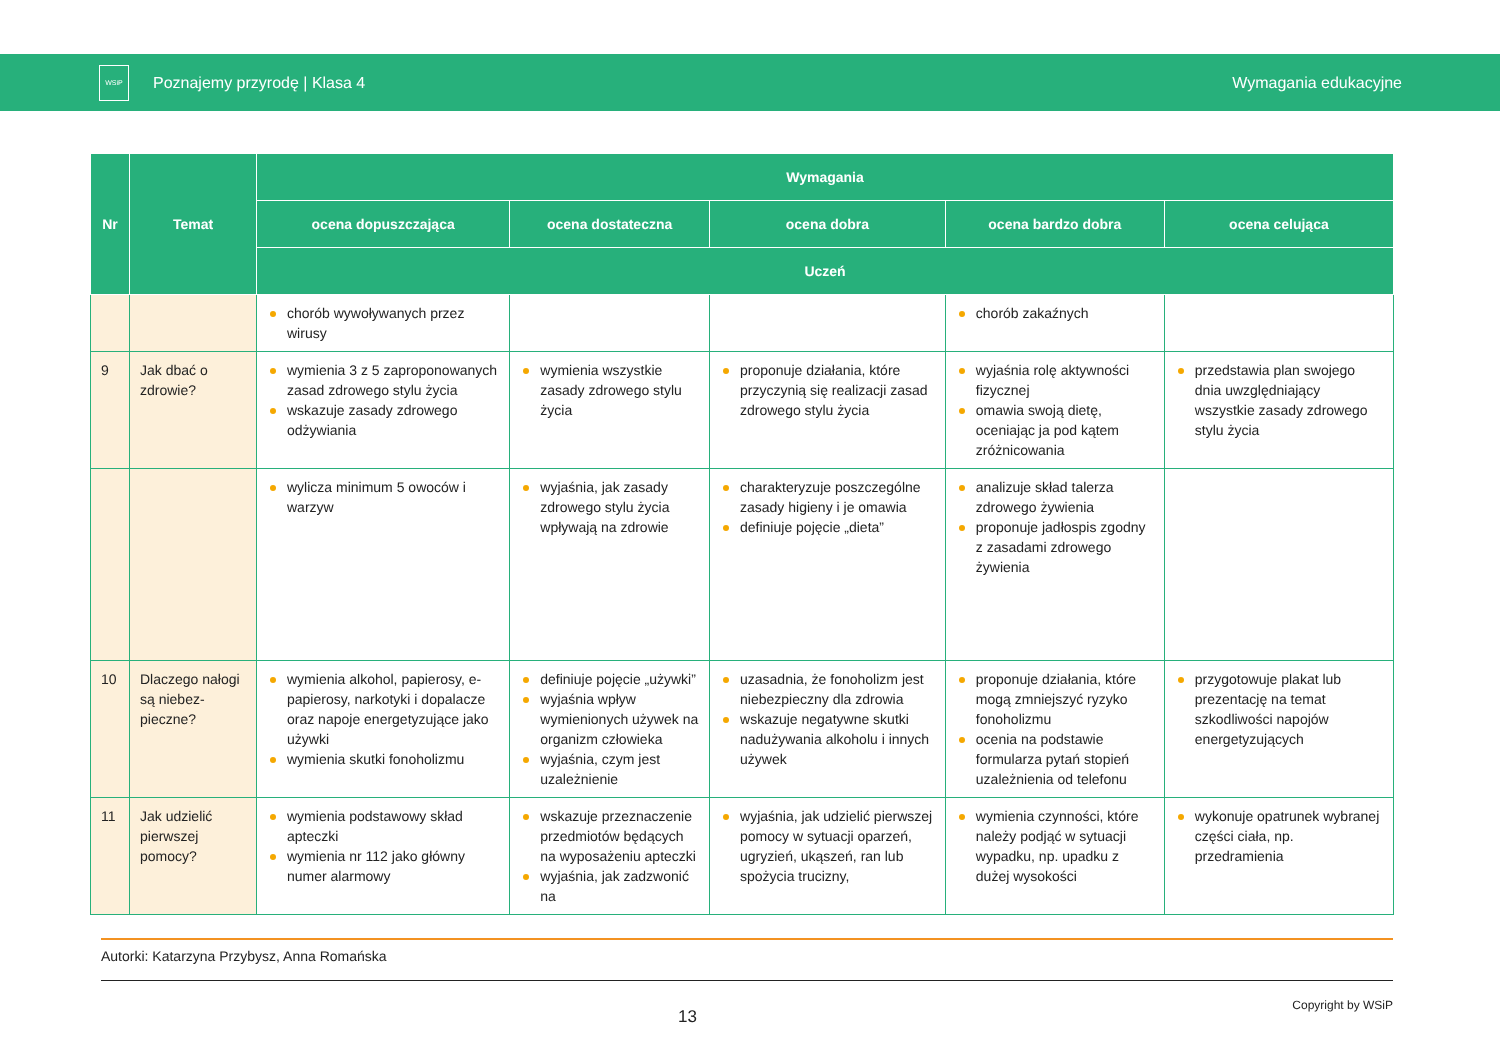WSiP
Poznajemy przyrodę | Klasa 4 Wymagania edukacyjne
| Nr | Temat | Wymagania | | | | |
| --- | --- | --- | --- | --- | --- | --- |
| | | ocena dopuszczająca | ocena dostateczna | ocena dobra | ocena bardzo dobra | ocena celująca |
| | | Uczeń | | | | |
| | | chorób wywoływanych przez wirusy | | | chorób zakaźnych | |
| 9 | Jak dbać o zdrowie? | wymienia 3 z 5 zaproponowanych zasad zdrowego stylu życia wskazuje zasady zdrowego odżywiania | wymienia wszystkie zasady zdrowego stylu życia | proponuje działania, które przyczynią się realizacji zasad zdrowego stylu życia | wyjaśnia rolę aktywności fizycznej omawia swoją dietę, oceniając ja pod kątem zróżnicowania | przedstawia plan swojego dnia uwzględniający wszystkie zasady zdrowego stylu życia |
| | | wylicza minimum 5 owoców i warzyw | wyjaśnia, jak zasady zdrowego stylu życia wpływają na zdrowie | charakteryzuje poszczególne zasady higieny i je omawia definiuje pojęcie „dieta” | analizuje skład talerza zdrowego żywienia proponuje jadłospis zgodny z zasadami zdrowego żywienia | |
| 10 | Dlaczego nałogi są niebez-pieczne? | wymienia alkohol, papierosy, e-papierosy, narkotyki i dopalacze oraz napoje energetyzujące jako używki wymienia skutki fonoholizmu | definiuje pojęcie „używki” wyjaśnia wpływ wymienionych używek na organizm człowieka wyjaśnia, czym jest uzależnienie | uzasadnia, że fonoholizm jest niebezpieczny dla zdrowia wskazuje negatywne skutki nadużywania alkoholu i innych używek | proponuje działania, które mogą zmniejszyć ryzyko fonoholizmu ocenia na podstawie formularza pytań stopień uzależnienia od telefonu | przygotowuje plakat lub prezentację na temat szkodliwości napojów energetyzujących |
| 11 | Jak udzielić pierwszej pomocy? | wymienia podstawowy skład apteczki wymienia nr 112 jako główny numer alarmowy | wskazuje przeznaczenie przedmiotów będących na wyposażeniu apteczki wyjaśnia, jak zadzwonić na | wyjaśnia, jak udzielić pierwszej pomocy w sytuacji oparzeń, ugryzień, ukąszeń, ran lub spożycia trucizny, | wymienia czynności, które należy podjąć w sytuacji wypadku, np. upadku z dużej wysokości | wykonuje opatrunek wybranej części ciała, np. przedramienia |
Autorki: Katarzyna Przybysz, Anna Romańska
13
Copyright by WSiP